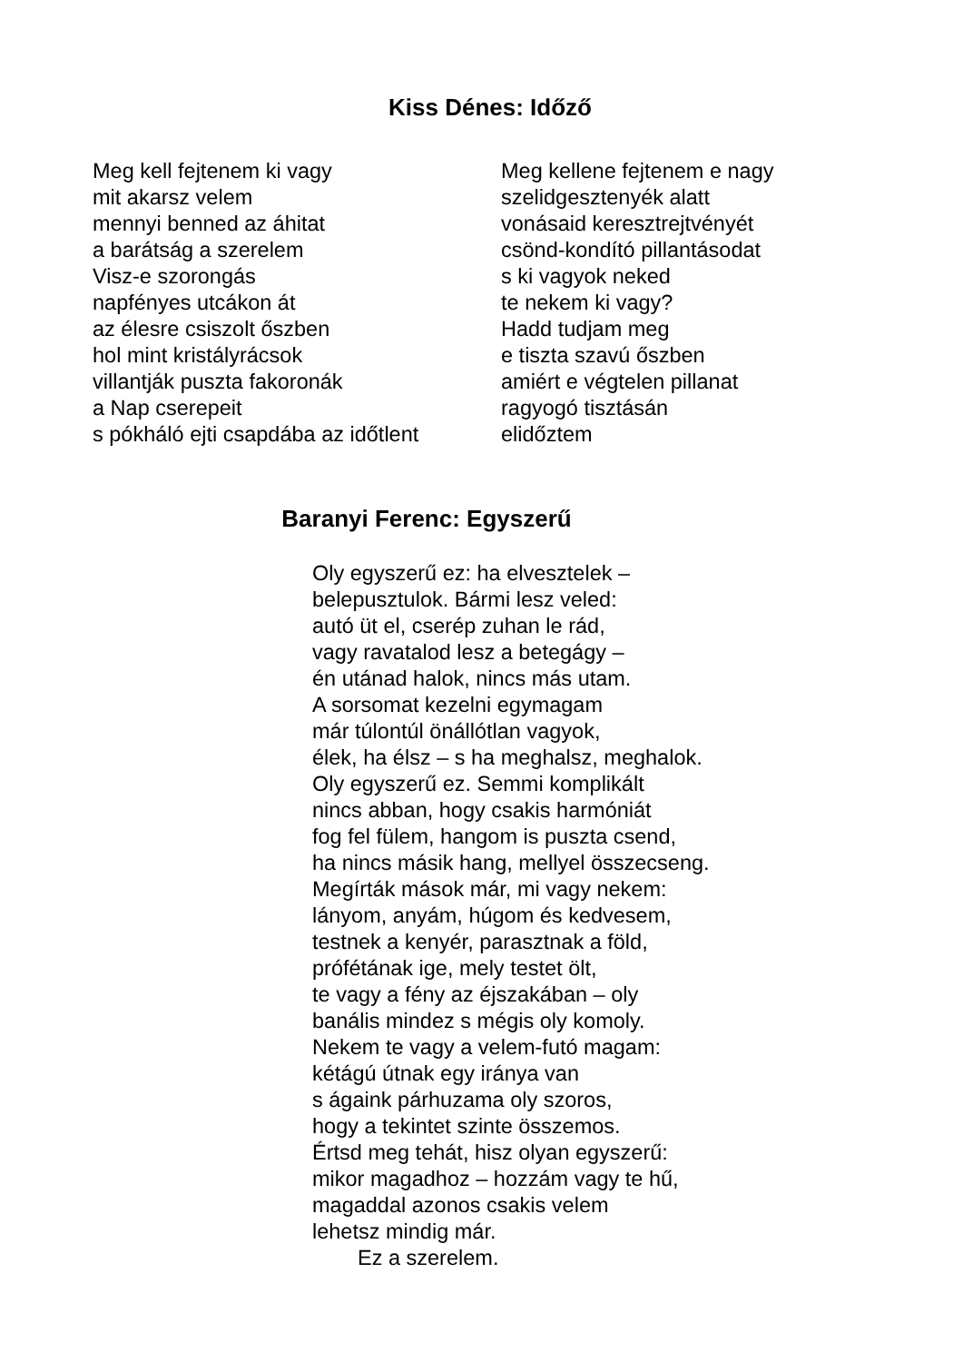Kiss Dénes: Időző
Meg kell fejtenem ki vagy
mit akarsz velem
mennyi benned az áhitat
a barátság a szerelem
Visz-e szorongás
napfényes utcákon át
az élesre csiszolt őszben
hol mint kristályrácsok
villantják puszta fakoronák
a Nap cserepeit
s pókháló ejti csapdába az időtlent
Meg kellene fejtenem e nagy
szelidgesztenyék alatt
vonásaid keresztrejtvényét
csönd-kondító pillantásodat
s ki vagyok neked
te nekem ki vagy?
Hadd tudjam meg
e tiszta szavú őszben
amiért e végtelen pillanat
ragyogó tisztásán
elidőztem
Baranyi Ferenc: Egyszerű
Oly egyszerű ez: ha elvesztelek –
belepusztulok. Bármi lesz veled:
autó üt el, cserép zuhan le rád,
vagy ravatalod lesz a betegágy –
én utánad halok, nincs más utam.
A sorsomat kezelni egymagam
már túlontúl önállótlan vagyok,
élek, ha élsz – s ha meghalsz, meghalok.
Oly egyszerű ez. Semmi komplikált
nincs abban, hogy csakis harmóniát
fog fel fülem, hangom is puszta csend,
ha nincs másik hang, mellyel összecseng.
Megírták mások már, mi vagy nekem:
lányom, anyám, húgom és kedvesem,
testnek a kenyér, parasztnak a föld,
prófétának ige, mely testet ölt,
te vagy a fény az éjszakában – oly
banális mindez s mégis oly komoly.
Nekem te vagy a velem-futó magam:
kétágú útnak egy iránya van
s ágaink párhuzama oly szoros,
hogy a tekintet szinte összemos.
Értsd meg tehát, hisz olyan egyszerű:
mikor magadhoz – hozzám vagy te hű,
magaddal azonos csakis velem
lehetsz mindig már.
Ez a szerelem.